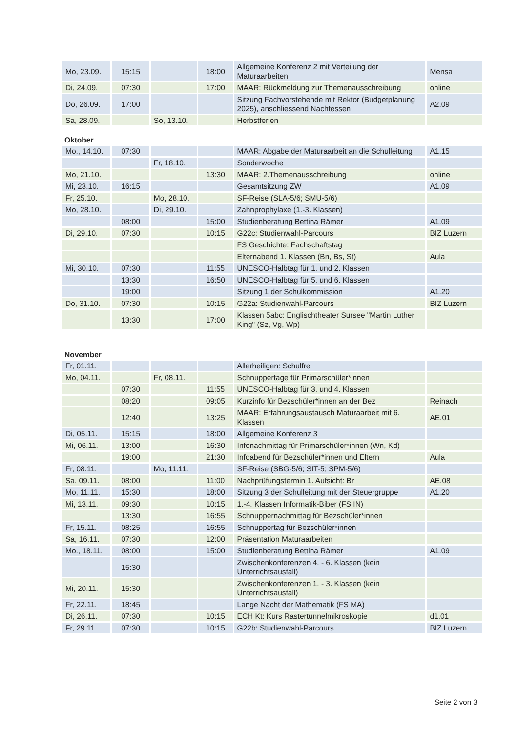| Mo, 23.09. | 15:15 | | 18:00 | Allgemeine Konferenz 2 mit Verteilung der Maturaarbeiten | Mensa |
| Di, 24.09. | 07:30 | | 17:00 | MAAR: Rückmeldung zur Themenausschreibung | online |
| Do, 26.09. | 17:00 | | | Sitzung Fachvorstehende mit Rektor (Budgetplanung 2025), anschliessend Nachtessen | A2.09 |
| Sa, 28.09. | | So, 13.10. | | Herbstferien | |
Oktober
| Mo., 14.10. | 07:30 | | | MAAR: Abgabe der Maturaarbeit an die Schulleitung | A1.15 |
| | | Fr, 18.10. | | Sonderwoche | |
| Mo, 21.10. | | | 13:30 | MAAR: 2.Themenausschreibung | online |
| Mi, 23.10. | 16:15 | | | Gesamtsitzung ZW | A1.09 |
| Fr, 25.10. | | Mo, 28.10. | | SF-Reise (SLA-5/6; SMU-5/6) | |
| Mo, 28.10. | | Di, 29.10. | | Zahnprophylaxe (1.-3. Klassen) | |
| | 08:00 | | 15:00 | Studienberatung Bettina Rämer | A1.09 |
| Di, 29.10. | 07:30 | | 10:15 | G22c: Studienwahl-Parcours | BIZ Luzern |
| | | | | FS Geschichte: Fachschaftstag | |
| | | | | Elternabend 1. Klassen (Bn, Bs, St) | Aula |
| Mi, 30.10. | 07:30 | | 11:55 | UNESCO-Halbtag für 1. und 2. Klassen | |
| | 13:30 | | 16:50 | UNESCO-Halbtag für 5. und 6. Klassen | |
| | 19:00 | | | Sitzung 1 der Schulkommission | A1.20 |
| Do, 31.10. | 07:30 | | 10:15 | G22a: Studienwahl-Parcours | BIZ Luzern |
| | 13:30 | | 17:00 | Klassen 5abc: Englischtheater Sursee "Martin Luther King" (Sz, Vg, Wp) | |
November
| Fr, 01.11. | | | | Allerheiligen: Schulfrei | |
| Mo, 04.11. | | Fr, 08.11. | | Schnuppertage für Primarschüler*innen | |
| | 07:30 | | 11:55 | UNESCO-Halbtag für 3. und 4. Klassen | |
| | 08:20 | | 09:05 | Kurzinfo für Bezschüler*innen an der Bez | Reinach |
| | 12:40 | | 13:25 | MAAR: Erfahrungsaustausch Maturaarbeit mit 6. Klassen | AE.01 |
| Di, 05.11. | 15:15 | | 18:00 | Allgemeine Konferenz 3 | |
| Mi, 06.11. | 13:00 | | 16:30 | Infonachmittag für Primarschüler*innen (Wn, Kd) | |
| | 19:00 | | 21:30 | Infoabend für Bezschüler*innen und Eltern | Aula |
| Fr, 08.11. | | Mo, 11.11. | | SF-Reise (SBG-5/6; SIT-5; SPM-5/6) | |
| Sa, 09.11. | 08:00 | | 11:00 | Nachprüfungstermin 1. Aufsicht: Br | AE.08 |
| Mo, 11.11. | 15:30 | | 18:00 | Sitzung 3 der Schulleitung mit der Steuergruppe | A1.20 |
| Mi, 13.11. | 09:30 | | 10:15 | 1.-4. Klassen Informatik-Biber (FS IN) | |
| | 13:30 | | 16:55 | Schnuppernachmittag für Bezschüler*innen | |
| Fr, 15.11. | 08:25 | | 16:55 | Schnuppertag für Bezschüler*innen | |
| Sa, 16.11. | 07:30 | | 12:00 | Präsentation Maturaarbeiten | |
| Mo., 18.11. | 08:00 | | 15:00 | Studienberatung Bettina Rämer | A1.09 |
| | 15:30 | | | Zwischenkonferenzen 4. - 6. Klassen (kein Unterrichtsausfall) | |
| Mi, 20.11. | 15:30 | | | Zwischenkonferenzen 1. - 3. Klassen (kein Unterrichtsausfall) | |
| Fr, 22.11. | 18:45 | | | Lange Nacht der Mathematik (FS MA) | |
| Di, 26.11. | 07:30 | | 10:15 | ECH Kt: Kurs Rastertunnelmikroskopie | d1.01 |
| Fr, 29.11. | 07:30 | | 10:15 | G22b: Studienwahl-Parcours | BIZ Luzern |
Seite 2 von 3